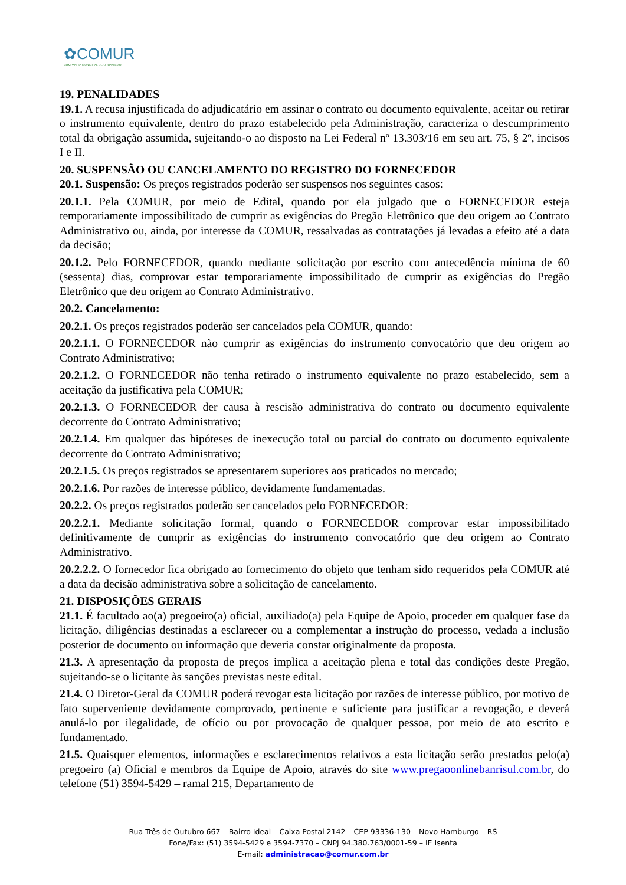✿COMUR
COMPANHIA MUNICIPAL DE URBANISMO
19. PENALIDADES
19.1. A recusa injustificada do adjudicatário em assinar o contrato ou documento equivalente, aceitar ou retirar o instrumento equivalente, dentro do prazo estabelecido pela Administração, caracteriza o descumprimento total da obrigação assumida, sujeitando-o ao disposto na Lei Federal nº 13.303/16 em seu art. 75, § 2º, incisos I e II.
20. SUSPENSÃO OU CANCELAMENTO DO REGISTRO DO FORNECEDOR
20.1. Suspensão: Os preços registrados poderão ser suspensos nos seguintes casos:
20.1.1. Pela COMUR, por meio de Edital, quando por ela julgado que o FORNECEDOR esteja temporariamente impossibilitado de cumprir as exigências do Pregão Eletrônico que deu origem ao Contrato Administrativo ou, ainda, por interesse da COMUR, ressalvadas as contratações já levadas a efeito até a data da decisão;
20.1.2. Pelo FORNECEDOR, quando mediante solicitação por escrito com antecedência mínima de 60 (sessenta) dias, comprovar estar temporariamente impossibilitado de cumprir as exigências do Pregão Eletrônico que deu origem ao Contrato Administrativo.
20.2. Cancelamento:
20.2.1. Os preços registrados poderão ser cancelados pela COMUR, quando:
20.2.1.1. O FORNECEDOR não cumprir as exigências do instrumento convocatório que deu origem ao Contrato Administrativo;
20.2.1.2. O FORNECEDOR não tenha retirado o instrumento equivalente no prazo estabelecido, sem a aceitação da justificativa pela COMUR;
20.2.1.3. O FORNECEDOR der causa à rescisão administrativa do contrato ou documento equivalente decorrente do Contrato Administrativo;
20.2.1.4. Em qualquer das hipóteses de inexecução total ou parcial do contrato ou documento equivalente decorrente do Contrato Administrativo;
20.2.1.5. Os preços registrados se apresentarem superiores aos praticados no mercado;
20.2.1.6. Por razões de interesse público, devidamente fundamentadas.
20.2.2. Os preços registrados poderão ser cancelados pelo FORNECEDOR:
20.2.2.1. Mediante solicitação formal, quando o FORNECEDOR comprovar estar impossibilitado definitivamente de cumprir as exigências do instrumento convocatório que deu origem ao Contrato Administrativo.
20.2.2.2. O fornecedor fica obrigado ao fornecimento do objeto que tenham sido requeridos pela COMUR até a data da decisão administrativa sobre a solicitação de cancelamento.
21. DISPOSIÇÕES GERAIS
21.1. É facultado ao(a) pregoeiro(a) oficial, auxiliado(a) pela Equipe de Apoio, proceder em qualquer fase da licitação, diligências destinadas a esclarecer ou a complementar a instrução do processo, vedada a inclusão posterior de documento ou informação que deveria constar originalmente da proposta.
21.3. A apresentação da proposta de preços implica a aceitação plena e total das condições deste Pregão, sujeitando-se o licitante às sanções previstas neste edital.
21.4. O Diretor-Geral da COMUR poderá revogar esta licitação por razões de interesse público, por motivo de fato superveniente devidamente comprovado, pertinente e suficiente para justificar a revogação, e deverá anulá-lo por ilegalidade, de ofício ou por provocação de qualquer pessoa, por meio de ato escrito e fundamentado.
21.5. Quaisquer elementos, informações e esclarecimentos relativos a esta licitação serão prestados pelo(a) pregoeiro (a) Oficial e membros da Equipe de Apoio, através do site www.pregaoonlinebanrisul.com.br, do telefone (51) 3594-5429 – ramal 215, Departamento de
Rua Três de Outubro 667 – Bairro Ideal – Caixa Postal 2142 – CEP 93336-130 – Novo Hamburgo – RS
Fone/Fax: (51) 3594-5429 e 3594-7370 – CNPJ 94.380.763/0001-59 – IE Isenta
E-mail: administracao@comur.com.br